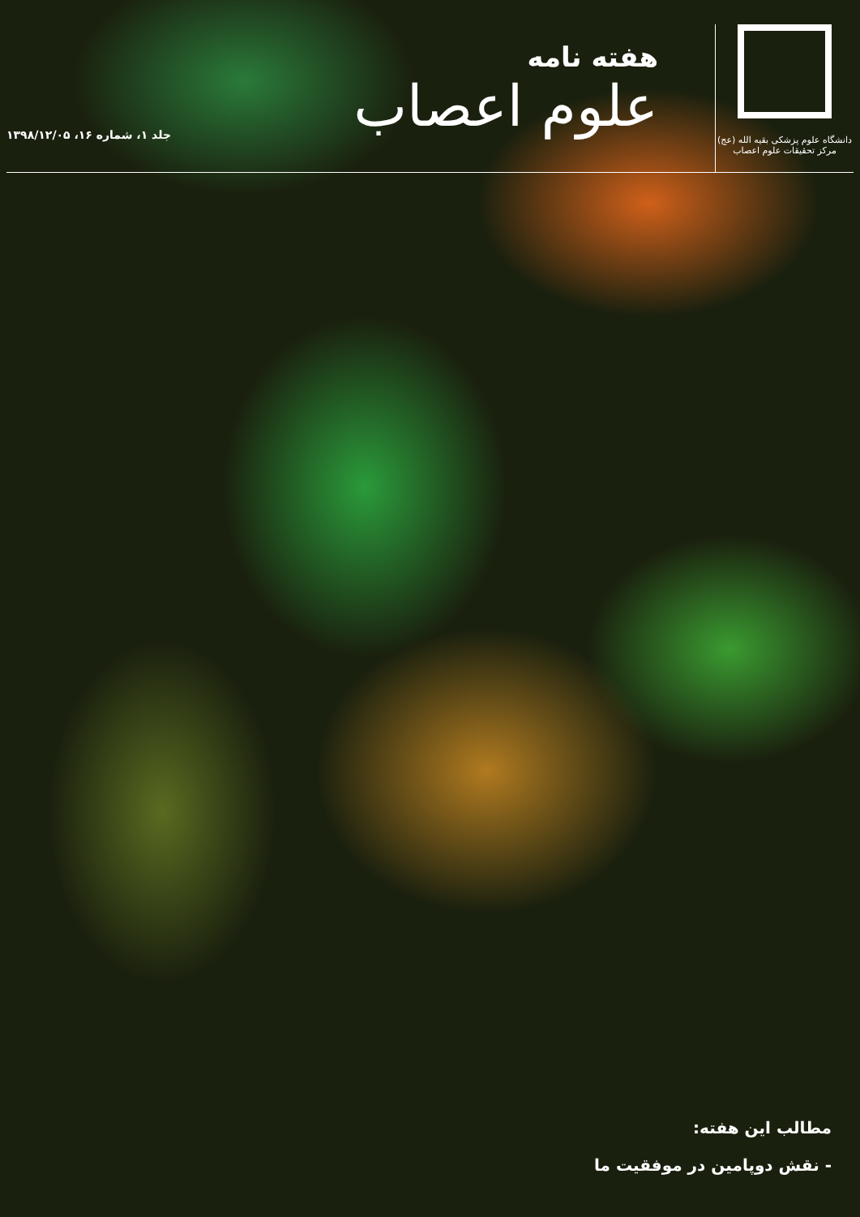دانشگاه علوم پزشکی بقیه الله (عج)
مرکز تحقیقات علوم اعصاب
هفته نامه
علوم اعصاب
جلد ۱، شماره ۱۶، ۱۳۹۸/۱۲/۰۵
مطالب این هفته:
- نقش دوپامین در موفقیت ما